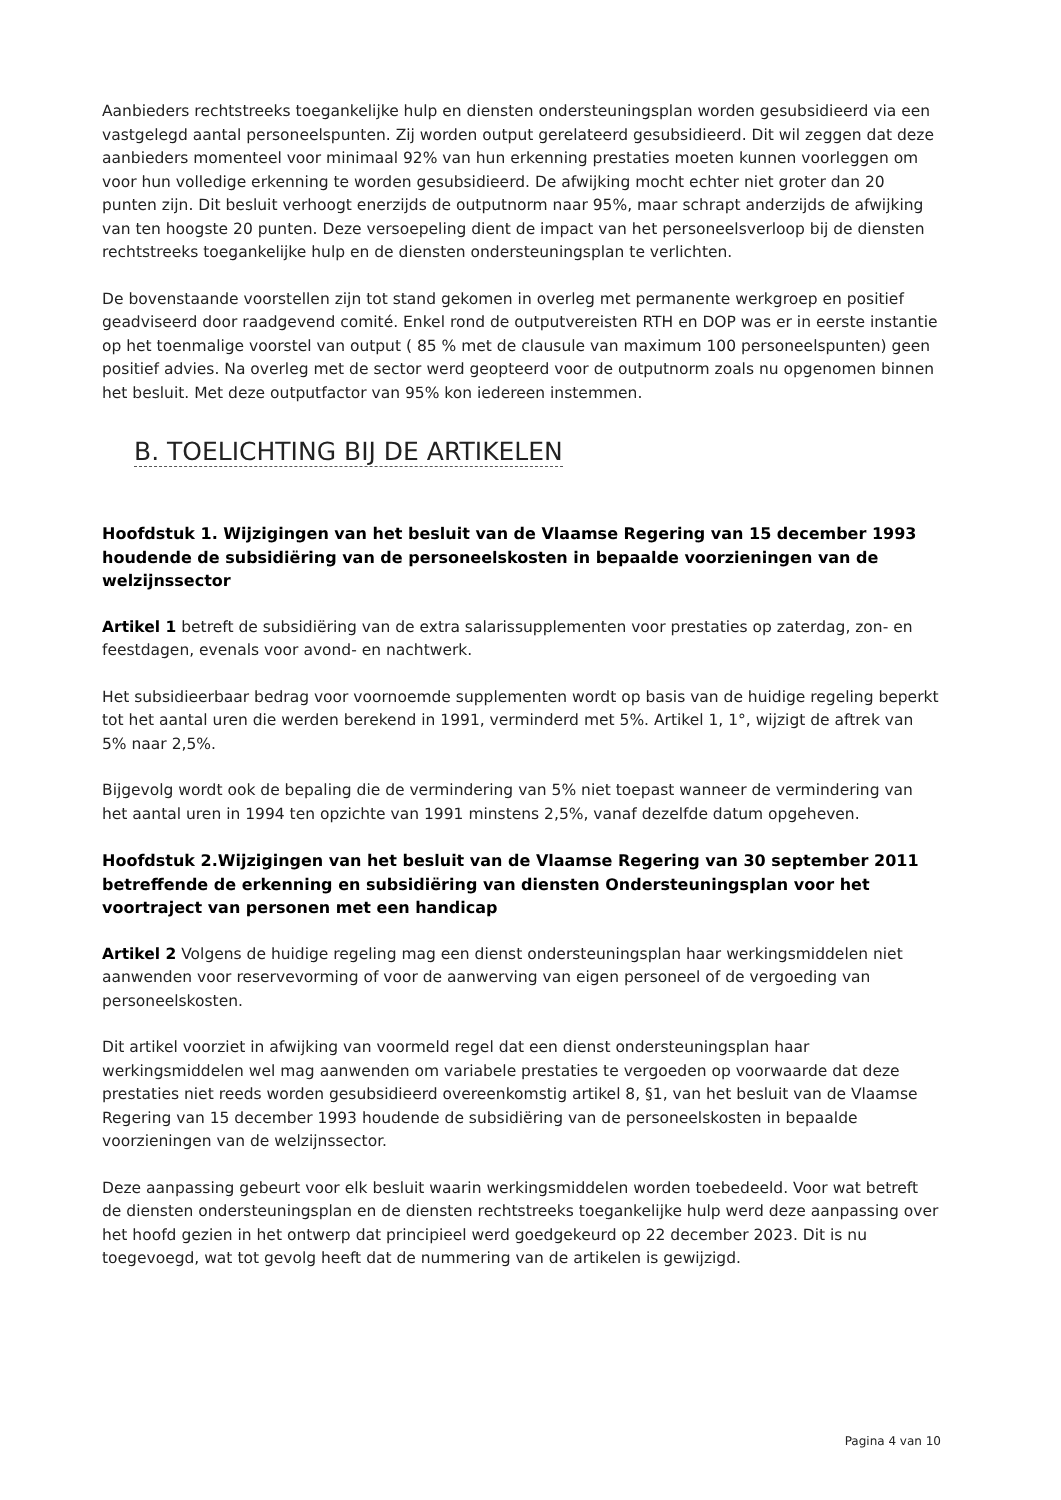Aanbieders rechtstreeks toegankelijke hulp en diensten ondersteuningsplan worden gesubsidieerd via een vastgelegd aantal personeelspunten. Zij worden output gerelateerd gesubsidieerd. Dit wil zeggen dat deze aanbieders momenteel voor minimaal 92% van hun erkenning prestaties moeten kunnen voorleggen om voor hun volledige erkenning te worden gesubsidieerd. De afwijking mocht echter niet groter dan 20 punten zijn. Dit besluit verhoogt enerzijds de outputnorm naar 95%, maar schrapt anderzijds de afwijking van ten hoogste 20 punten. Deze versoepeling dient de impact van het personeelsverloop bij de diensten rechtstreeks toegankelijke hulp en de diensten ondersteuningsplan te verlichten.
De bovenstaande voorstellen zijn tot stand gekomen in overleg met permanente werkgroep en positief geadviseerd door raadgevend comité. Enkel rond de outputvereisten RTH en DOP was er in eerste instantie op het toenmalige voorstel van output ( 85 % met de clausule van maximum 100 personeelspunten) geen positief advies. Na overleg met de sector werd geopteerd voor de outputnorm zoals nu opgenomen binnen het besluit. Met deze outputfactor van 95% kon iedereen instemmen.
B. TOELICHTING BIJ DE ARTIKELEN
Hoofdstuk 1. Wijzigingen van het besluit van de Vlaamse Regering van 15 december 1993 houdende de subsidiëring van de personeelskosten in bepaalde voorzieningen van de welzijnssector
Artikel 1 betreft de subsidiëring van de extra salarissupplementen voor prestaties op zaterdag, zon- en feestdagen, evenals voor avond- en nachtwerk.
Het subsidieerbaar bedrag voor voornoemde supplementen wordt op basis van de huidige regeling beperkt tot het aantal uren die werden berekend in 1991, verminderd met 5%. Artikel 1, 1°, wijzigt de aftrek van 5% naar 2,5%.
Bijgevolg wordt ook de bepaling die de vermindering van 5% niet toepast wanneer de vermindering van het aantal uren in 1994 ten opzichte van 1991 minstens 2,5%, vanaf dezelfde datum opgeheven.
Hoofdstuk 2.Wijzigingen van het besluit van de Vlaamse Regering van 30 september 2011 betreffende de erkenning en subsidiëring van diensten Ondersteuningsplan voor het voortraject van personen met een handicap
Artikel 2 Volgens de huidige regeling mag een dienst ondersteuningsplan haar werkingsmiddelen niet aanwenden voor reservevorming of voor de aanwerving van eigen personeel of de vergoeding van personeelskosten.
Dit artikel voorziet in afwijking van voormeld regel dat een dienst ondersteuningsplan haar werkingsmiddelen wel mag aanwenden om variabele prestaties te vergoeden op voorwaarde dat deze prestaties niet reeds worden gesubsidieerd overeenkomstig artikel 8, §1, van het besluit van de Vlaamse Regering van 15 december 1993 houdende de subsidiëring van de personeelskosten in bepaalde voorzieningen van de welzijnssector.
Deze aanpassing gebeurt voor elk besluit waarin werkingsmiddelen worden toebedeeld. Voor wat betreft de diensten ondersteuningsplan en de diensten rechtstreeks toegankelijke hulp werd deze aanpassing over het hoofd gezien in het ontwerp dat principieel werd goedgekeurd op 22 december 2023. Dit is nu toegevoegd, wat tot gevolg heeft dat de nummering van de artikelen is gewijzigd.
Pagina 4 van 10